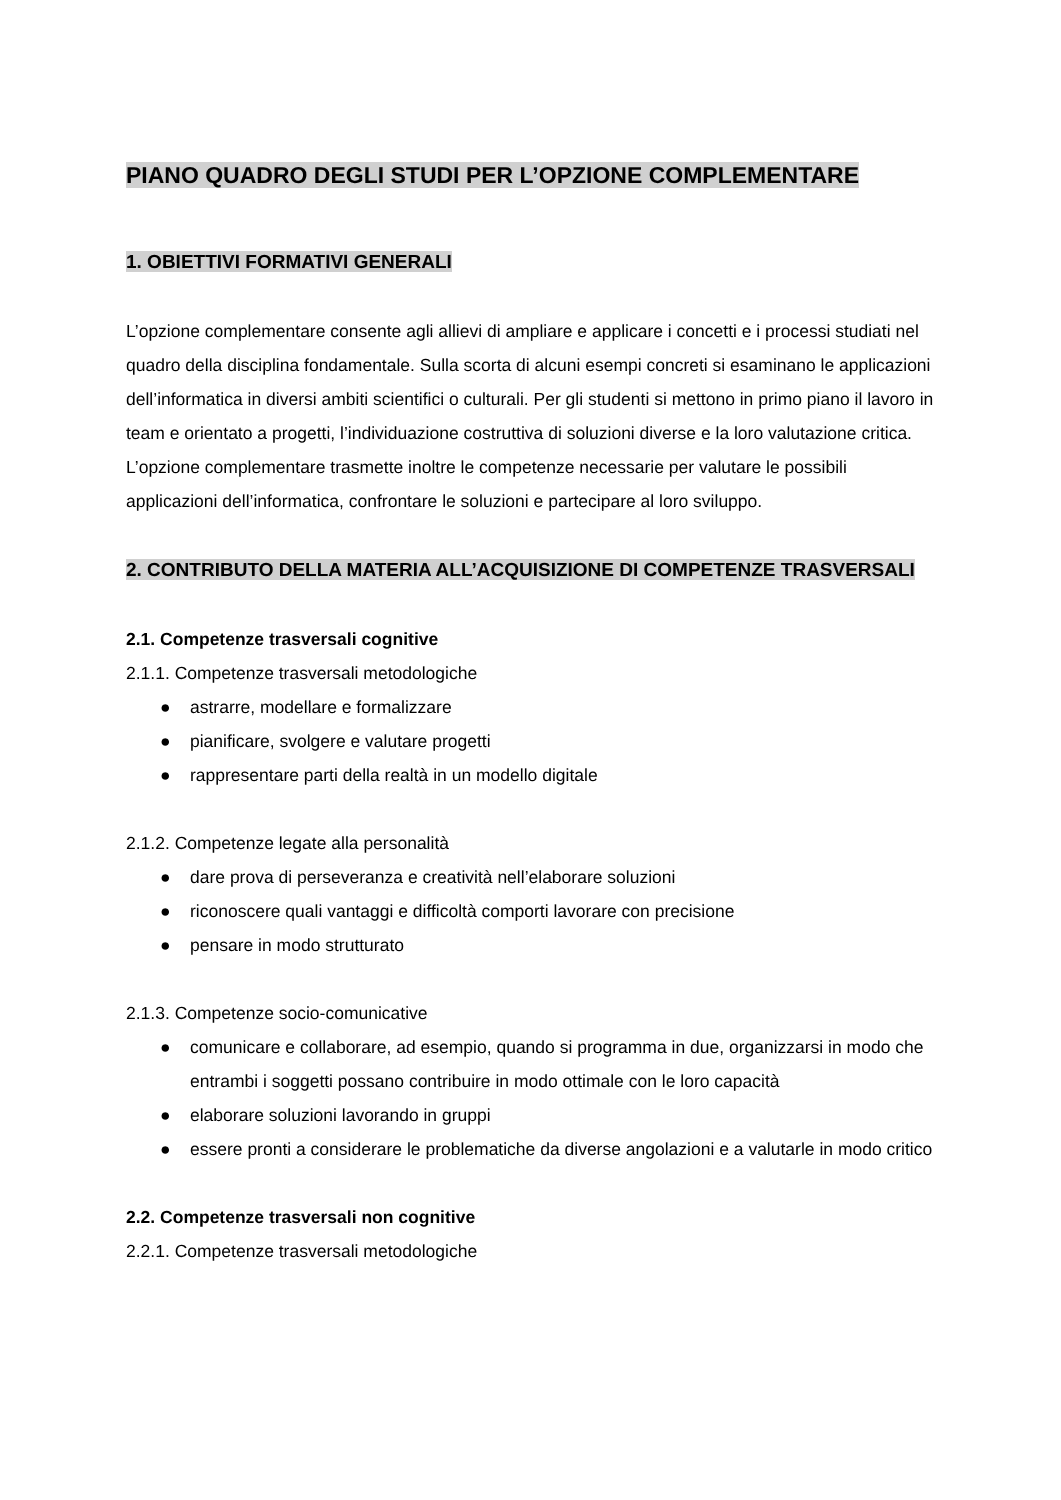PIANO QUADRO DEGLI STUDI PER L’OPZIONE COMPLEMENTARE
1. OBIETTIVI FORMATIVI GENERALI
L’opzione complementare consente agli allievi di ampliare e applicare i concetti e i processi studiati nel quadro della disciplina fondamentale. Sulla scorta di alcuni esempi concreti si esaminano le applicazioni dell’informatica in diversi ambiti scientifici o culturali. Per gli studenti si mettono in primo piano il lavoro in team e orientato a progetti, l’individuazione costruttiva di soluzioni diverse e la loro valutazione critica. L’opzione complementare trasmette inoltre le competenze necessarie per valutare le possibili applicazioni dell’informatica, confrontare le soluzioni e partecipare al loro sviluppo.
2. CONTRIBUTO DELLA MATERIA ALL’ACQUISIZIONE DI COMPETENZE TRASVERSALI
2.1. Competenze trasversali cognitive
2.1.1. Competenze trasversali metodologiche
● astrarre, modellare e formalizzare
● pianificare, svolgere e valutare progetti
● rappresentare parti della realtà in un modello digitale
2.1.2. Competenze legate alla personalità
● dare prova di perseveranza e creatività nell’elaborare soluzioni
● riconoscere quali vantaggi e difficoltà comporti lavorare con precisione
● pensare in modo strutturato
2.1.3. Competenze socio-comunicative
● comunicare e collaborare, ad esempio, quando si programma in due, organizzarsi in modo che entrambi i soggetti possano contribuire in modo ottimale con le loro capacità
● elaborare soluzioni lavorando in gruppi
● essere pronti a considerare le problematiche da diverse angolazioni e a valutarle in modo critico
2.2. Competenze trasversali non cognitive
2.2.1. Competenze trasversali metodologiche